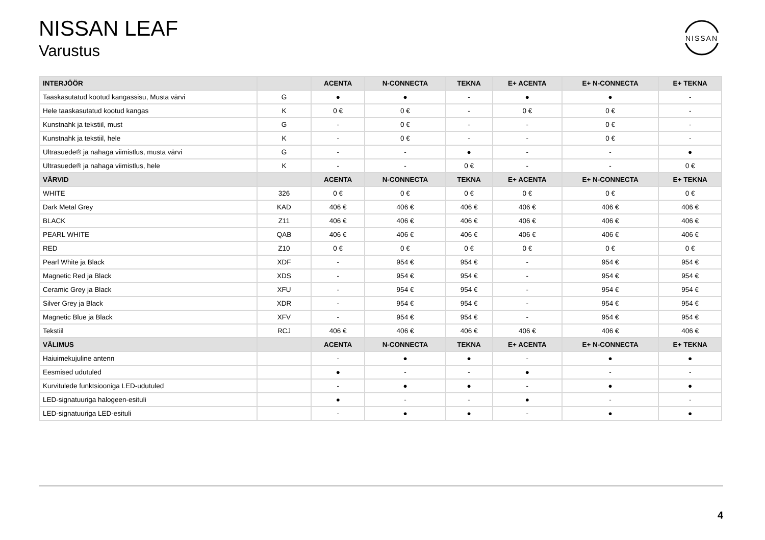NISSAN LEAF
Varustus
NISSAN
| INTERJÖÖR | | ACENTA | N-CONNECTA | TEKNA | E+ ACENTA | E+ N-CONNECTA | E+ TEKNA |
| --- | --- | --- | --- | --- | --- | --- | --- |
| Taaskasutatud kootud kangassisu, Musta värvi | G | ● | ● | - | ● | ● | - |
| Hele taaskasutatud kootud kangas | K | 0 € | 0 € | - | 0 € | 0 € | - |
| Kunstnahk ja tekstiil, must | G | - | 0 € | - | - | 0 € | - |
| Kunstnahk ja tekstiil, hele | K | - | 0 € | - | - | 0 € | - |
| Ultrasuede® ja nahaga viimistlus, musta värvi | G | - | - | ● | - | - | ● |
| Ultrasuede® ja nahaga viimistlus, hele | K | - | - | 0 € | - | - | 0 € |
| VÄRVID | | ACENTA | N-CONNECTA | TEKNA | E+ ACENTA | E+ N-CONNECTA | E+ TEKNA |
| WHITE | 326 | 0 € | 0 € | 0 € | 0 € | 0 € | 0 € |
| Dark Metal Grey | KAD | 406 € | 406 € | 406 € | 406 € | 406 € | 406 € |
| BLACK | Z11 | 406 € | 406 € | 406 € | 406 € | 406 € | 406 € |
| PEARL WHITE | QAB | 406 € | 406 € | 406 € | 406 € | 406 € | 406 € |
| RED | Z10 | 0 € | 0 € | 0 € | 0 € | 0 € | 0 € |
| Pearl White ja Black | XDF | - | 954 € | 954 € | - | 954 € | 954 € |
| Magnetic Red ja Black | XDS | - | 954 € | 954 € | - | 954 € | 954 € |
| Ceramic Grey ja Black | XFU | - | 954 € | 954 € | - | 954 € | 954 € |
| Silver Grey ja Black | XDR | - | 954 € | 954 € | - | 954 € | 954 € |
| Magnetic Blue ja Black | XFV | - | 954 € | 954 € | - | 954 € | 954 € |
| Tekstiil | RCJ | 406 € | 406 € | 406 € | 406 € | 406 € | 406 € |
| VÄLIMUS | | ACENTA | N-CONNECTA | TEKNA | E+ ACENTA | E+ N-CONNECTA | E+ TEKNA |
| Haiuimekujuline antenn | | - | ● | ● | - | ● | ● |
| Eesmised udutuled | | ● | - | - | ● | - | - |
| Kurvitulede funktsiooniga LED-udutuled | | - | ● | ● | - | ● | ● |
| LED-signatuuriga halogeen-esituli | | ● | - | - | ● | - | - |
| LED-signatuuriga LED-esituli | | - | ● | ● | - | ● | ● |
4